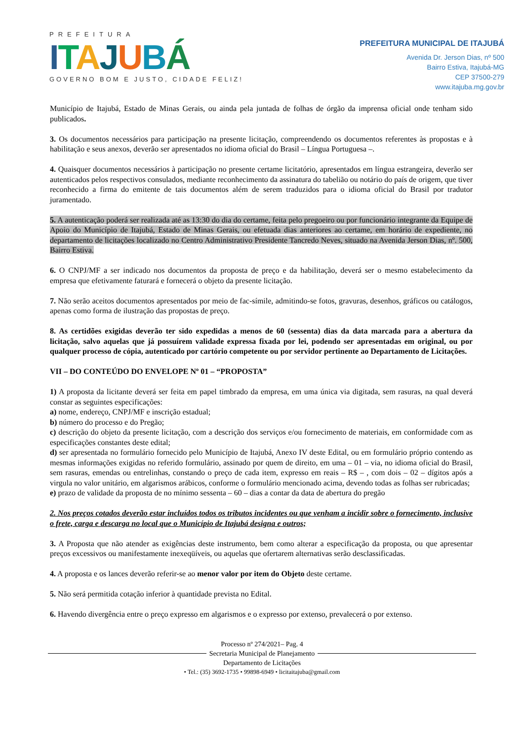PREFEITURA
ITAJUBÁ
GOVERNO BOM E JUSTO, CIDADE FELIZ!
PREFEITURA MUNICIPAL DE ITAJUBÁ
Avenida Dr. Jerson Dias, nº 500
Bairro Estiva, Itajubá-MG
CEP 37500-279
www.itajuba.mg.gov.br
Município de Itajubá, Estado de Minas Gerais, ou ainda pela juntada de folhas de órgão da imprensa oficial onde tenham sido publicados.
3. Os documentos necessários para participação na presente licitação, compreendendo os documentos referentes às propostas e à habilitação e seus anexos, deverão ser apresentados no idioma oficial do Brasil – Língua Portuguesa –.
4. Quaisquer documentos necessários à participação no presente certame licitatório, apresentados em língua estrangeira, deverão ser autenticados pelos respectivos consulados, mediante reconhecimento da assinatura do tabelião ou notário do país de origem, que tiver reconhecido a firma do emitente de tais documentos além de serem traduzidos para o idioma oficial do Brasil por tradutor juramentado.
5. A autenticação poderá ser realizada até as 13:30 do dia do certame, feita pelo pregoeiro ou por funcionário integrante da Equipe de Apoio do Município de Itajubá, Estado de Minas Gerais, ou efetuada dias anteriores ao certame, em horário de expediente, no departamento de licitações localizado no Centro Administrativo Presidente Tancredo Neves, situado na Avenida Jerson Dias, nº. 500, Bairro Estiva.
6. O CNPJ/MF a ser indicado nos documentos da proposta de preço e da habilitação, deverá ser o mesmo estabelecimento da empresa que efetivamente faturará e fornecerá o objeto da presente licitação.
7. Não serão aceitos documentos apresentados por meio de fac-símile, admitindo-se fotos, gravuras, desenhos, gráficos ou catálogos, apenas como forma de ilustração das propostas de preço.
8. As certidões exigidas deverão ter sido expedidas a menos de 60 (sessenta) dias da data marcada para a abertura da licitação, salvo aquelas que já possuírem validade expressa fixada por lei, podendo ser apresentadas em original, ou por qualquer processo de cópia, autenticado por cartório competente ou por servidor pertinente ao Departamento de Licitações.
VII – DO CONTEÚDO DO ENVELOPE Nº 01 – “PROPOSTA”
1) A proposta da licitante deverá ser feita em papel timbrado da empresa, em uma única via digitada, sem rasuras, na qual deverá constar as seguintes especificações:
a) nome, endereço, CNPJ/MF e inscrição estadual;
b) número do processo e do Pregão;
c) descrição do objeto da presente licitação, com a descrição dos serviços e/ou fornecimento de materiais, em conformidade com as especificações constantes deste edital;
d) ser apresentada no formulário fornecido pelo Município de Itajubá, Anexo IV deste Edital, ou em formulário próprio contendo as mesmas informações exigidas no referido formulário, assinado por quem de direito, em uma – 01 – via, no idioma oficial do Brasil, sem rasuras, emendas ou entrelinhas, constando o preço de cada item, expresso em reais – R$ – , com dois – 02 – dígitos após a virgula no valor unitário, em algarismos arábicos, conforme o formulário mencionado acima, devendo todas as folhas ser rubricadas;
e) prazo de validade da proposta de no mínimo sessenta – 60 – dias a contar da data de abertura do pregão
2. Nos preços cotados deverão estar incluídos todos os tributos incidentes ou que venham a incidir sobre o fornecimento, inclusive o frete, carga e descarga no local que o Município de Itajubá designa e outros;
3. A Proposta que não atender as exigências deste instrumento, bem como alterar a especificação da proposta, ou que apresentar preços excessivos ou manifestamente inexeqüíveis, ou aquelas que ofertarem alternativas serão desclassificadas.
4. A proposta e os lances deverão referir-se ao menor valor por item do Objeto deste certame.
5. Não será permitida cotação inferior à quantidade prevista no Edital.
6. Havendo divergência entre o preço expresso em algarismos e o expresso por extenso, prevalecerá o por extenso.
Processo nº 274/2021– Pag. 4
Secretaria Municipal de Planejamento
Departamento de Licitações
• Tel.: (35) 3692-1735 • 99898-6949 • licitaitajuba@gmail.com